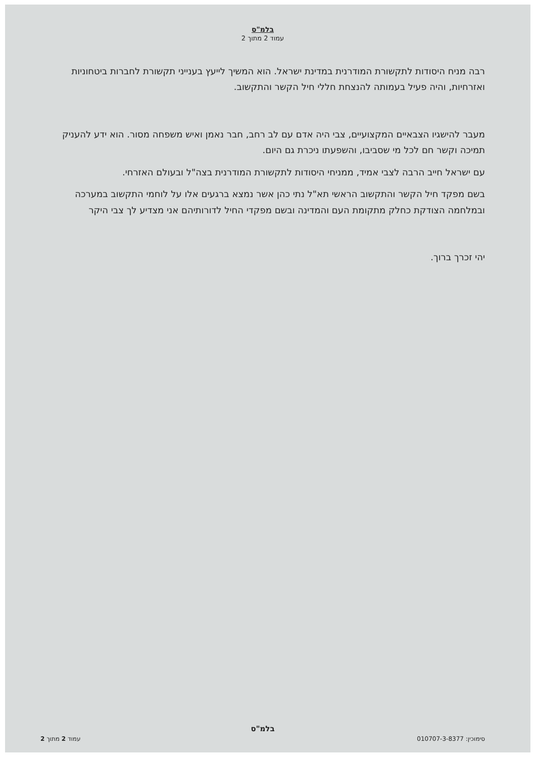בלמ"ס
עמוד 2 מתוך 2
רבה מניח היסודות לתקשורת המודרנית במדינת ישראל. הוא המשיך לייעץ בענייני תקשורת לחברות ביטחוניות ואזרחיות, והיה פעיל בעמותה להנצחת חללי חיל הקשר והתקשוב.
מעבר להישגיו הצבאיים המקצועיים, צבי היה אדם עם לב רחב, חבר נאמן ואיש משפחה מסור. הוא ידע להעניק תמיכה וקשר חם לכל מי שסביבו, והשפעתו ניכרת גם היום.
עם ישראל חייב הרבה לצבי אמיד, ממניחי היסודות לתקשורת המודרנית בצה"ל ובעולם האזרחי.
בשם מפקד חיל הקשר והתקשוב הראשי תא"ל נתי כהן אשר נמצא ברגעים אלו על לוחמי התקשוב במערכה ובמלחמה הצודקת כחלק מתקומת העם והמדינה ובשם מפקדי החיל לדורותיהם אני מצדיע לך צבי היקר
יהי זכרך ברוך.
בלמ"ס
סימוכין: 010707-3-8377 עמוד 2 מתוך 2